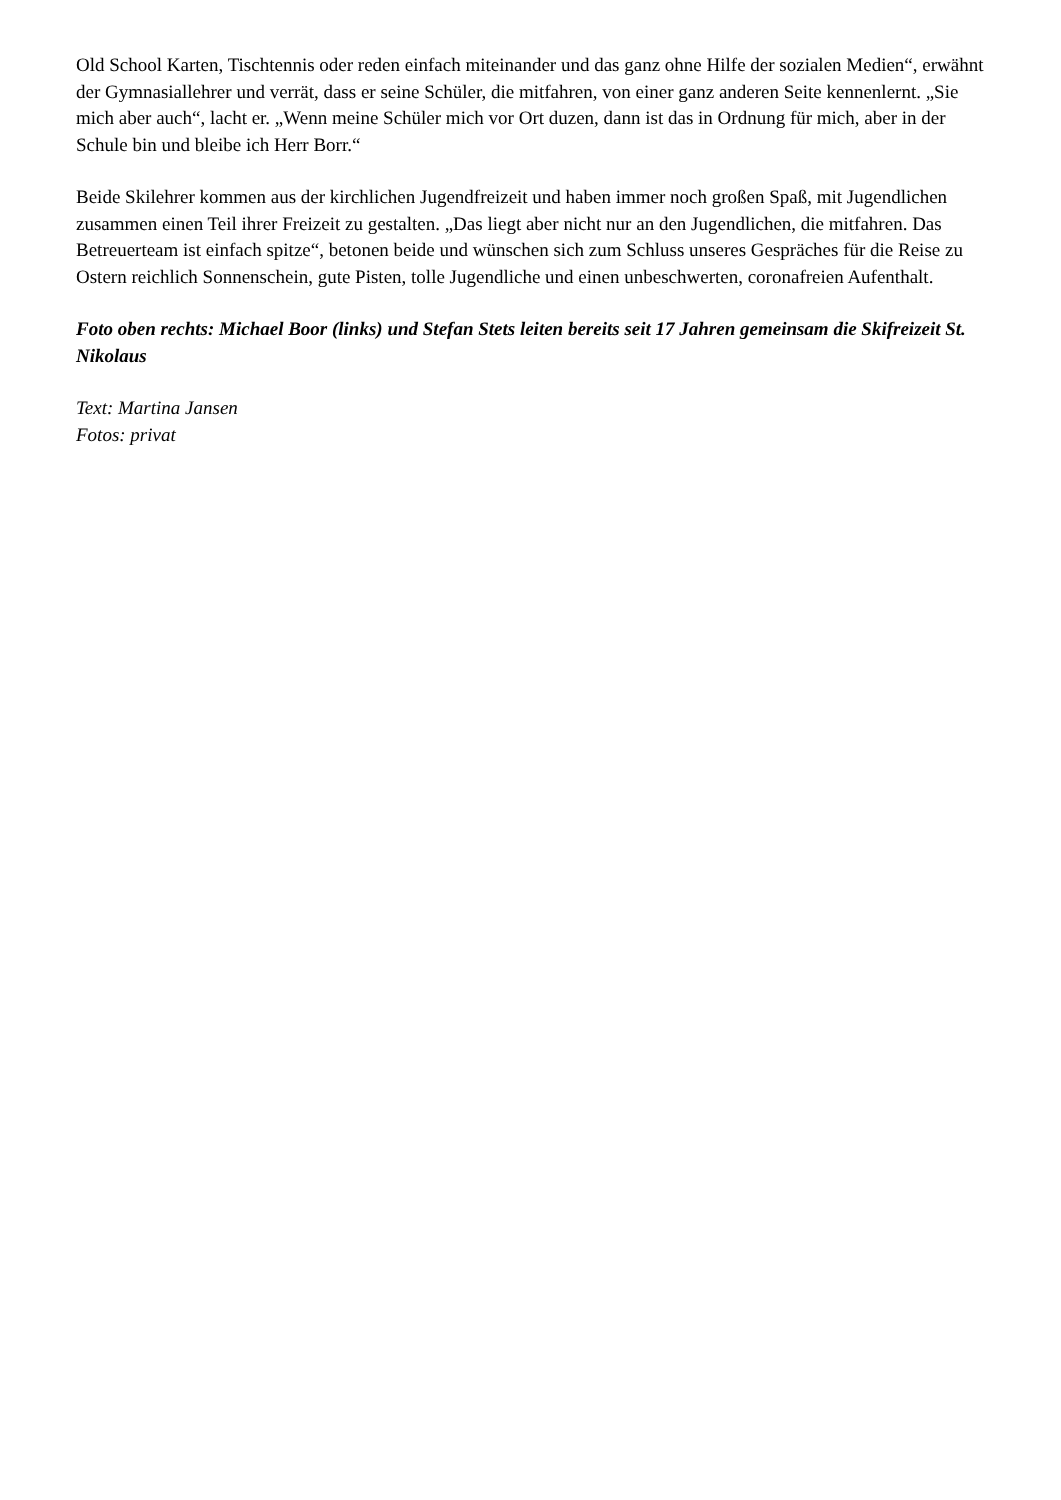Old School Karten, Tischtennis oder reden einfach miteinander und das ganz ohne Hilfe der sozialen Medien“, erwähnt der Gymnasiallehrer und verrät, dass er seine Schüler, die mitfahren, von einer ganz anderen Seite kennenlernt. „Sie mich aber auch“, lacht er. „Wenn meine Schüler mich vor Ort duzen, dann ist das in Ordnung für mich, aber in der Schule bin und bleibe ich Herr Borr.“
Beide Skilehrer kommen aus der kirchlichen Jugendfreizeit und haben immer noch großen Spaß, mit Jugendlichen zusammen einen Teil ihrer Freizeit zu gestalten. „Das liegt aber nicht nur an den Jugendlichen, die mitfahren. Das Betreuerteam ist einfach spitze“, betonen beide und wünschen sich zum Schluss unseres Gespräches für die Reise zu Ostern reichlich Sonnenschein, gute Pisten, tolle Jugendliche und einen unbeschwerten, coronafreien Aufenthalt.
Foto oben rechts: Michael Boor (links) und Stefan Stets leiten bereits seit 17 Jahren gemeinsam die Skifreizeit St. Nikolaus
Text: Martina Jansen
Fotos: privat